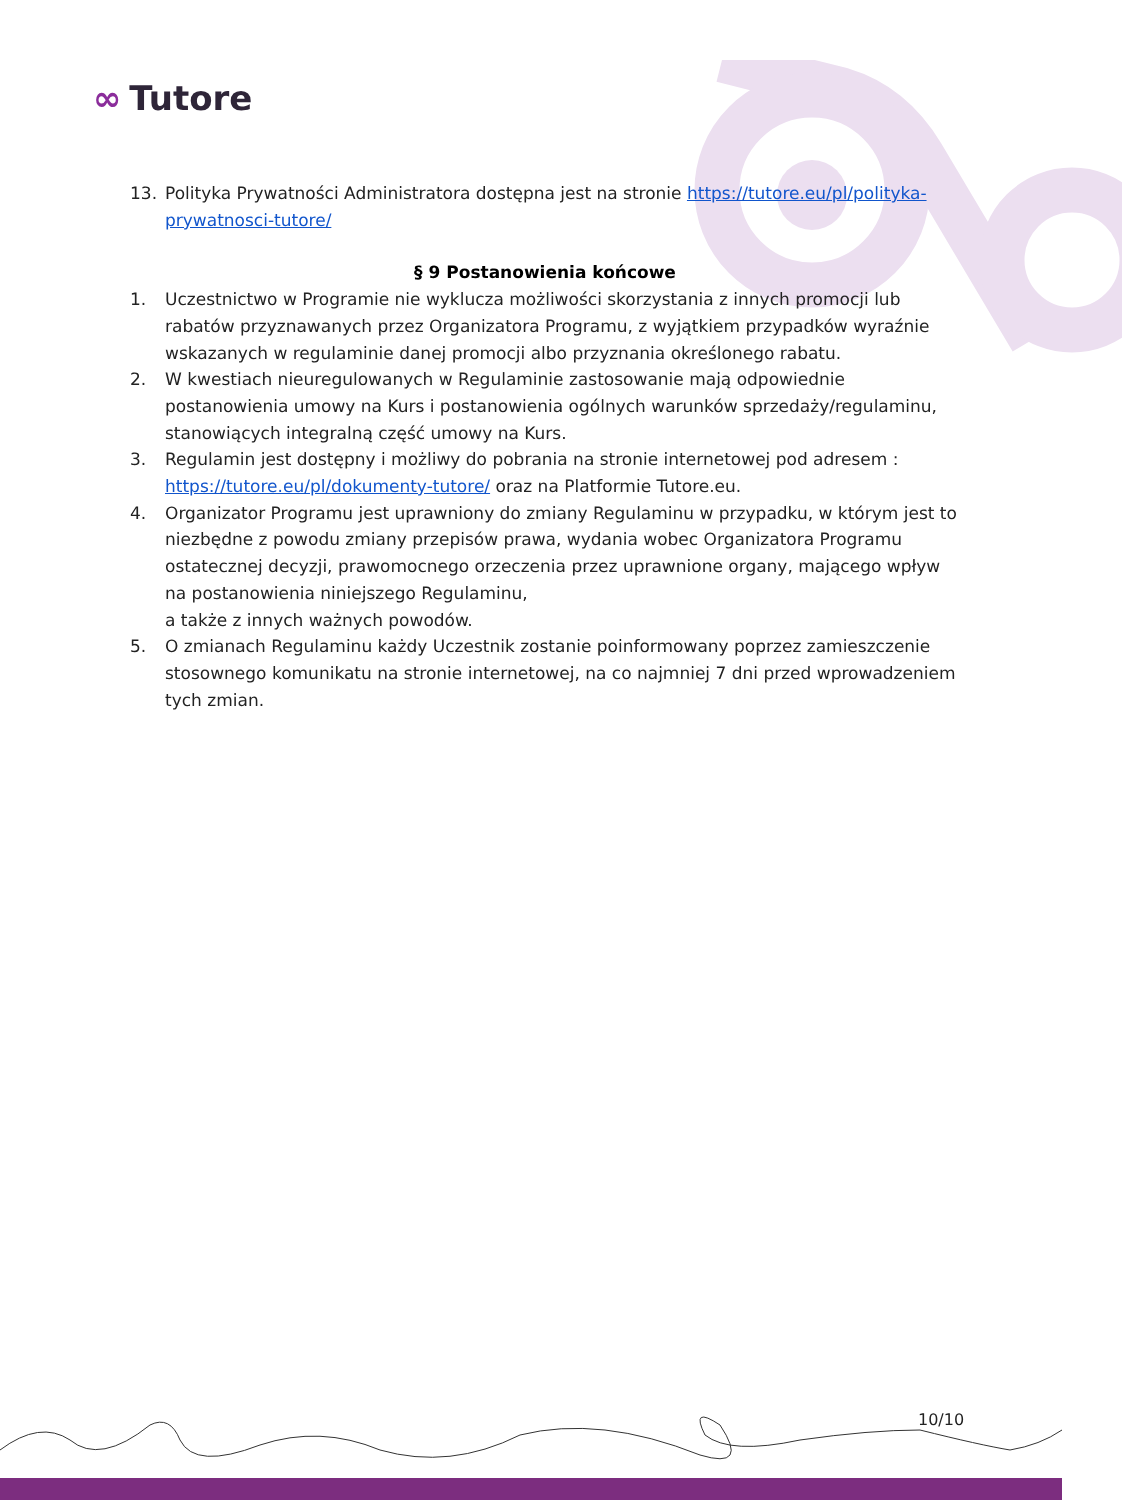∞ Tutore
13. Polityka Prywatności Administratora dostępna jest na stronie https://tutore.eu/pl/polityka-prywatnosci-tutore/
§ 9 Postanowienia końcowe
1. Uczestnictwo w Programie nie wyklucza możliwości skorzystania z innych promocji lub rabatów przyznawanych przez Organizatora Programu, z wyjątkiem przypadków wyraźnie wskazanych w regulaminie danej promocji albo przyznania określonego rabatu.
2. W kwestiach nieuregulowanych w Regulaminie zastosowanie mają odpowiednie postanowienia umowy na Kurs i postanowienia ogólnych warunków sprzedaży/regulaminu, stanowiących integralną część umowy na Kurs.
3. Regulamin jest dostępny i możliwy do pobrania na stronie internetowej pod adresem : https://tutore.eu/pl/dokumenty-tutore/ oraz na Platformie Tutore.eu.
4. Organizator Programu jest uprawniony do zmiany Regulaminu w przypadku, w którym jest to niezbędne z powodu zmiany przepisów prawa, wydania wobec Organizatora Programu ostatecznej decyzji, prawomocnego orzeczenia przez uprawnione organy, mającego wpływ na postanowienia niniejszego Regulaminu,
a także z innych ważnych powodów.
5. O zmianach Regulaminu każdy Uczestnik zostanie poinformowany poprzez zamieszczenie stosownego komunikatu na stronie internetowej, na co najmniej 7 dni przed wprowadzeniem tych zmian.
10/10